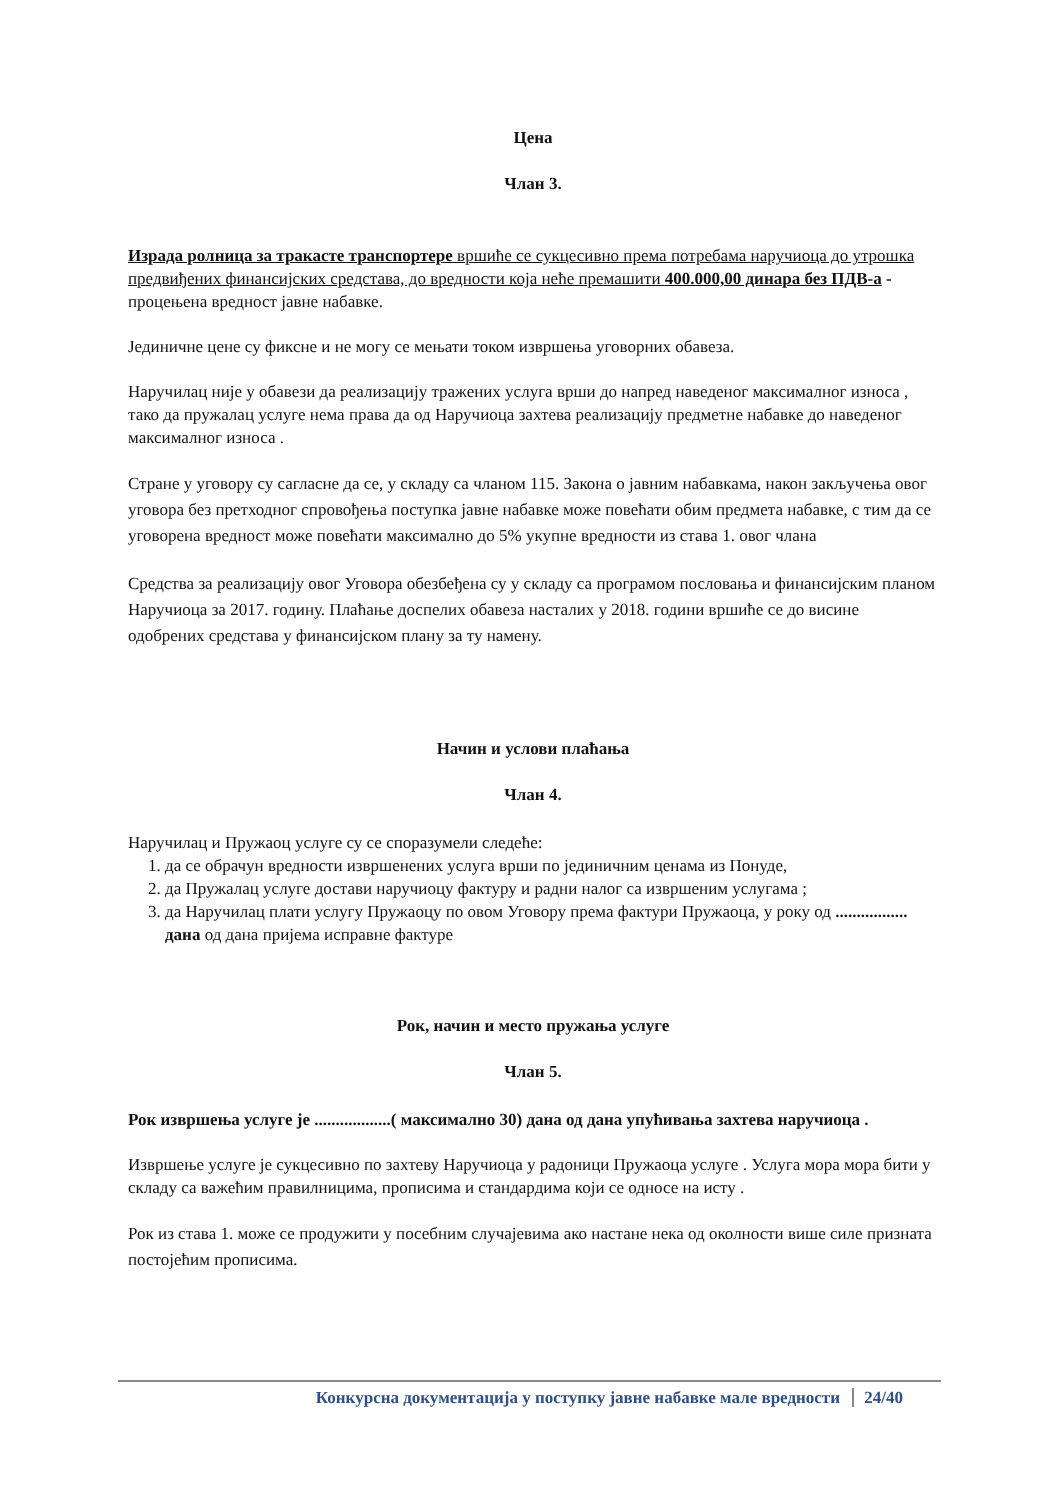Цена
Члан 3.
Израда ролница за тракасте транспортере вршиће се сукцесивно према потребама наручиоца до утрошка предвиђених финансијских средстава, до вредности која неће премашити 400.000,00 динара без ПДВ-а - процењена вредност јавне набавке.
Јединичне цене су фиксне и не могу се мењати током извршења уговорних обавеза.
Наручилац није у обавези да реализацију тражених услуга врши до напред наведеног максималног износа , тако да пружалац услуге нема права да од Наручиоца захтева реализацију предметне набавке до наведеног максималног износа .
Стране у уговору су сагласне да се, у складу са чланом 115. Закона о јавним набавкама, након закључења овог уговора без претходног спровођења поступка јавне набавке може повећати обим предмета набавке, с тим да се уговорена вредност може повећати максимално до 5% укупне вредности из става 1. овог члана
Средства за реализацију овог Уговора обезбеђена су у складу са програмом пословања и финансијским планом Наручиоца за 2017. годину. Плаћање доспелих обавеза насталих у 2018. години вршиће се до висине одобрених средстава у финансијском плану за ту намену.
Начин и услови плаћања
Члан 4.
Наручилац и Пружаоц услуге су се споразумели следеће:
1. да се обрачун вредности извршенених услуга врши по јединичним ценама из Понуде,
2. да Пружалац услуге достави наручиоцу фактуру и радни налог са извршеним услугама ;
3. да Наручилац плати услугу Пружаоцу по овом Уговору према фактури Пружаоца, у року од ................. дана од дана пријема исправне фактуре
Рок, начин и место пружања услуге
Члан 5.
Рок извршења услуге је ..................( максимално 30) дана од дана упућивања захтева наручиоца .
Извршење услуге је сукцесивно по захтеву Наручиоца у радоници Пружаоца услуге . Услуга мора мора бити у складу са важећим правилницима, прописима и стандардима који се односе на исту .
Рок из става 1. може се продужити у посебним случајевима ако настане нека од околности више силе призната постојећим прописима.
Конкурсна документација у поступку јавне набавке мале вредности 24/40